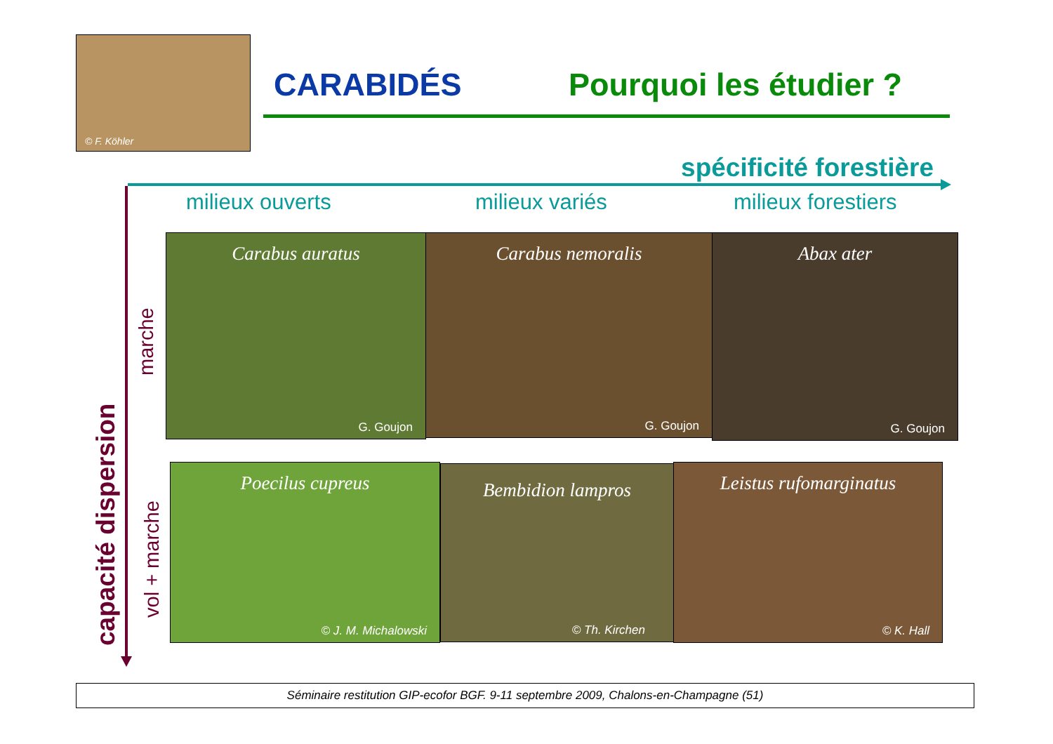© F. Köhler
CARABIDÉS Pourquoi les étudier ?
spécificité forestière
milieux ouverts milieux variés milieux forestiers
capacité dispersion
marche
vol + marche
Carabus auratus
G. Goujon
Carabus nemoralis
G. Goujon
Abax ater
G. Goujon
Poecilus cupreus
© J. M. Michalowski
Bembidion lampros
© Th. Kirchen
Leistus rufomarginatus
© K. Hall
Séminaire restitution GIP-ecofor BGF. 9-11 septembre 2009, Chalons-en-Champagne (51)